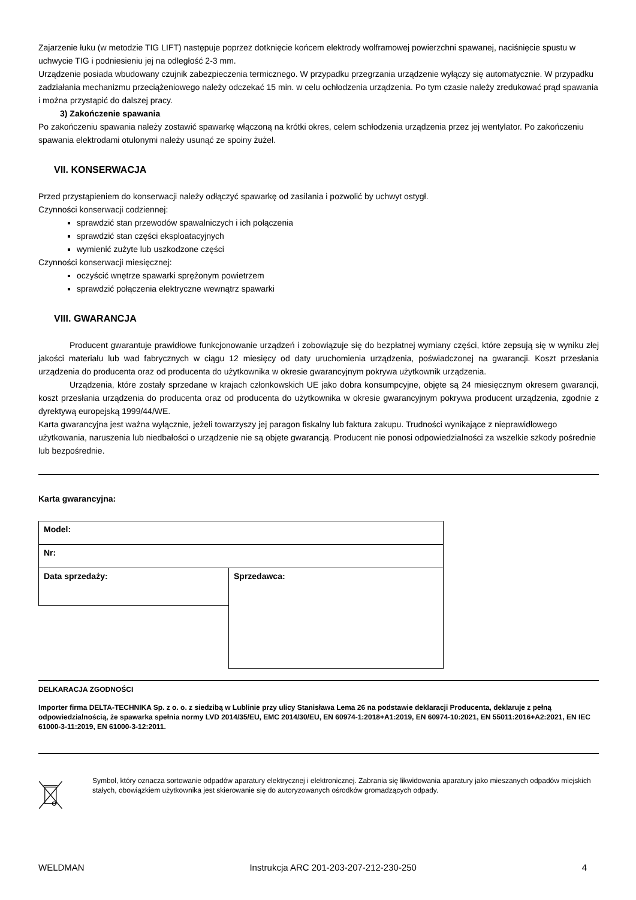Zajarzenie łuku (w metodzie TIG LIFT) następuje poprzez dotknięcie końcem elektrody wolframowej powierzchni spawanej, naciśnięcie spustu w uchwycie TIG i podniesieniu jej na odległość 2-3 mm.
Urządzenie posiada wbudowany czujnik zabezpieczenia termicznego. W przypadku przegrzania urządzenie wyłączy się automatycznie. W przypadku zadziałania mechanizmu przeciążeniowego należy odczekać 15 min. w celu ochłodzenia urządzenia. Po tym czasie należy zredukować prąd spawania i można przystąpić do dalszej pracy.
3) Zakończenie spawania
Po zakończeniu spawania należy zostawić spawarkę włączoną na krótki okres, celem schłodzenia urządzenia przez jej wentylator. Po zakończeniu spawania elektrodami otulonymi należy usunąć ze spoiny żużel.
VII. KONSERWACJA
Przed przystąpieniem do konserwacji należy odłączyć spawarkę od zasilania i pozwolić by uchwyt ostygł.
Czynności konserwacji codziennej:
sprawdzić stan przewodów spawalniczych i ich połączenia
sprawdzić stan części eksploatacyjnych
wymienić zużyte lub uszkodzone części
Czynności konserwacji miesięcznej:
oczyścić wnętrze spawarki sprężonym powietrzem
sprawdzić połączenia elektryczne wewnątrz spawarki
VIII. GWARANCJA
Producent gwarantuje prawidłowe funkcjonowanie urządzeń i zobowiązuje się do bezpłatnej wymiany części, które zepsują się w wyniku złej jakości materiału lub wad fabrycznych w ciągu 12 miesięcy od daty uruchomienia urządzenia, poświadczonej na gwarancji. Koszt przesłania urządzenia do producenta oraz od producenta do użytkownika w okresie gwarancyjnym pokrywa użytkownik urządzenia.
Urządzenia, które zostały sprzedane w krajach członkowskich UE jako dobra konsumpcyjne, objęte są 24 miesięcznym okresem gwarancji, koszt przesłania urządzenia do producenta oraz od producenta do użytkownika w okresie gwarancyjnym pokrywa producent urządzenia, zgodnie z dyrektywą europejską 1999/44/WE.
Karta gwarancyjna jest ważna wyłącznie, jeżeli towarzyszy jej paragon fiskalny lub faktura zakupu. Trudności wynikające z nieprawidłowego użytkowania, naruszenia lub niedbałości o urządzenie nie są objęte gwarancją. Producent nie ponosi odpowiedzialności za wszelkie szkody pośrednie lub bezpośrednie.
Karta gwarancyjna:
| Model: | |
| Nr: | |
| Data sprzedaży: | Sprzedawca: |
DELKARACJA ZGODNOŚCI
Importer firma DELTA-TECHNIKA Sp. z o. o. z siedzibą w Lublinie przy ulicy Stanisława Lema 26 na podstawie deklaracji Producenta, deklaruje z pełną odpowiedzialnością, że spawarka spełnia normy LVD 2014/35/EU, EMC 2014/30/EU, EN 60974-1:2018+A1:2019, EN 60974-10:2021, EN 55011:2016+A2:2021, EN IEC 61000-3-11:2019, EN 61000-3-12:2011.
Symbol, który oznacza sortowanie odpadów aparatury elektrycznej i elektronicznej. Zabrania się likwidowania aparatury jako mieszanych odpadów miejskich stałych, obowiązkiem użytkownika jest skierowanie się do autoryzowanych ośrodków gromadzących odpady.
WELDMAN Instrukcja ARC 201-203-207-212-230-250 4